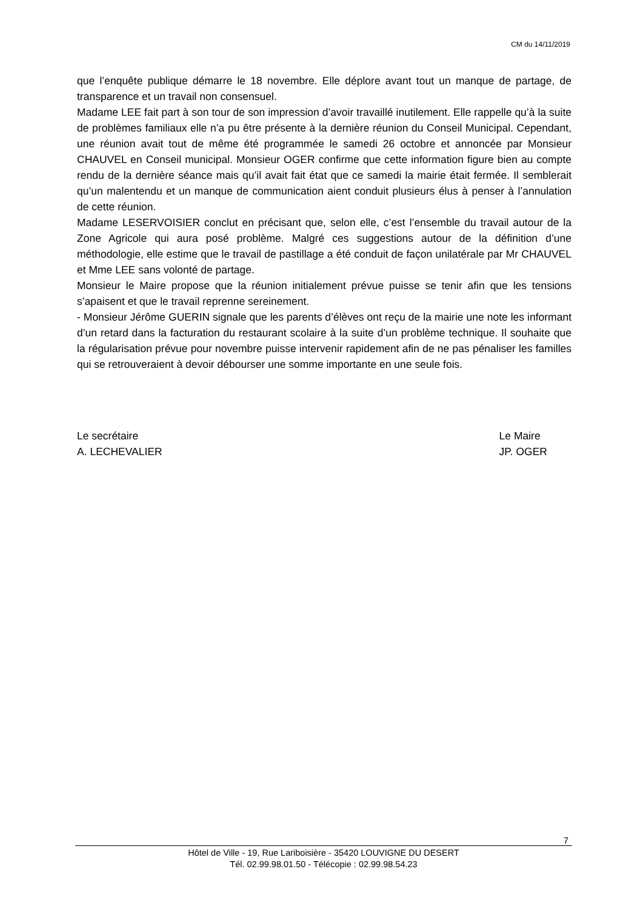CM du 14/11/2019
que l’enquête publique démarre le 18 novembre. Elle déplore avant tout un manque de partage, de transparence et un travail non consensuel.
Madame LEE fait part à son tour de son impression d’avoir travaillé inutilement. Elle rappelle qu’à la suite de problèmes familiaux elle n’a pu être présente à la dernière réunion du Conseil Municipal. Cependant, une réunion avait tout de même été programmée le samedi 26 octobre et annoncée par Monsieur CHAUVEL en Conseil municipal. Monsieur OGER confirme que cette information figure bien au compte rendu de la dernière séance mais qu’il avait fait état que ce samedi la mairie était fermée. Il semblerait qu’un malentendu et un manque de communication aient conduit plusieurs élus à penser à l’annulation de cette réunion.
Madame LESERVOISIER conclut en précisant que, selon elle, c’est l’ensemble du travail autour de la Zone Agricole qui aura posé problème. Malgré ces suggestions autour de la définition d’une méthodologie, elle estime que le travail de pastillage a été conduit de façon unilatérale par Mr CHAUVEL et Mme LEE sans volonté de partage.
Monsieur le Maire propose que la réunion initialement prévue puisse se tenir afin que les tensions s’apaisent et que le travail reprenne sereinement.
- Monsieur Jérôme GUERIN signale que les parents d’élèves ont reçu de la mairie une note les informant d’un retard dans la facturation du restaurant scolaire à la suite d’un problème technique. Il souhaite que la régularisation prévue pour novembre puisse intervenir rapidement afin de ne pas pénaliser les familles qui se retrouveraient à devoir débourser une somme importante en une seule fois.
Le secrétaire
A. LECHEVALIER
Le Maire
JP. OGER
7
Hôtel de Ville - 19, Rue Lariboisière - 35420 LOUVIGNE DU DESERT
Tél. 02.99.98.01.50 - Télécopie : 02.99.98.54.23